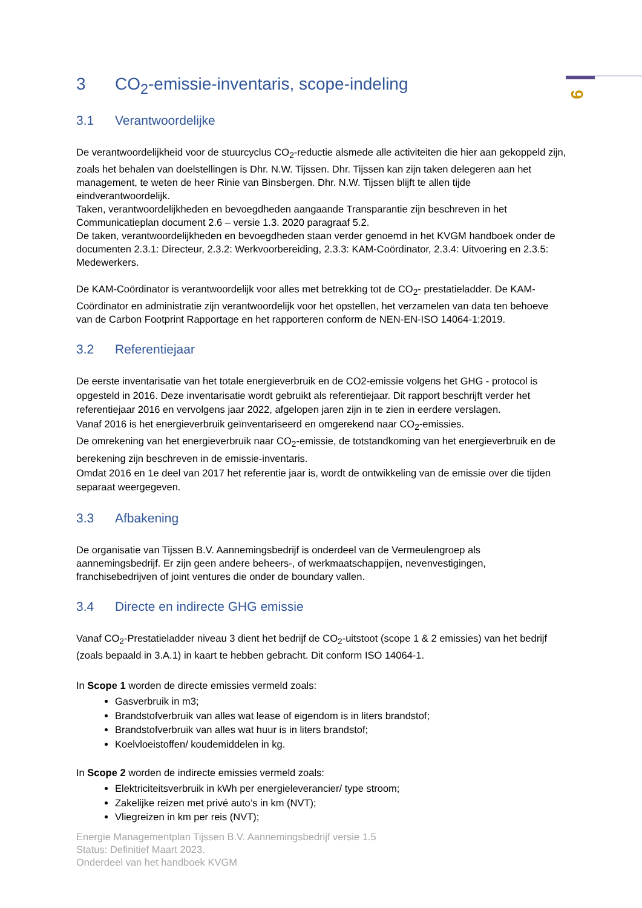9
3 CO<sub>2</sub>-emissie-inventaris, scope-indeling
3.1 Verantwoordelijke
De verantwoordelijkheid voor de stuurcyclus CO<sub>2</sub>-reductie alsmede alle activiteiten die hier aan gekoppeld zijn, zoals het behalen van doelstellingen is Dhr. N.W. Tijssen. Dhr. Tijssen kan zijn taken delegeren aan het management, te weten de heer Rinie van Binsbergen. Dhr. N.W. Tijssen blijft te allen tijde eindverantwoordelijk.
Taken, verantwoordelijkheden en bevoegdheden aangaande Transparantie zijn beschreven in het Communicatieplan document 2.6 – versie 1.3. 2020 paragraaf 5.2.
De taken, verantwoordelijkheden en bevoegdheden staan verder genoemd in het KVGM handboek onder de documenten 2.3.1: Directeur, 2.3.2: Werkvoorbereiding, 2.3.3: KAM-Coördinator, 2.3.4: Uitvoering en 2.3.5: Medewerkers.
De KAM-Coördinator is verantwoordelijk voor alles met betrekking tot de CO<sub>2</sub>- prestatieladder. De KAM-Coördinator en administratie zijn verantwoordelijk voor het opstellen, het verzamelen van data ten behoeve van de Carbon Footprint Rapportage en het rapporteren conform de NEN-EN-ISO 14064-1:2019.
3.2 Referentiejaar
De eerste inventarisatie van het totale energieverbruik en de CO2-emissie volgens het GHG - protocol is opgesteld in 2016. Deze inventarisatie wordt gebruikt als referentiejaar. Dit rapport beschrijft verder het referentiejaar 2016 en vervolgens jaar 2022, afgelopen jaren zijn in te zien in eerdere verslagen.
Vanaf 2016 is het energieverbruik geïnventariseerd en omgerekend naar CO<sub>2</sub>-emissies.
De omrekening van het energieverbruik naar CO<sub>2</sub>-emissie, de totstandkoming van het energieverbruik en de berekening zijn beschreven in de emissie-inventaris.
Omdat 2016 en 1e deel van 2017 het referentie jaar is, wordt de ontwikkeling van de emissie over die tijden separaat weergegeven.
3.3 Afbakening
De organisatie van Tijssen B.V. Aannemingsbedrijf is onderdeel van de Vermeulengroep als aannemingsbedrijf. Er zijn geen andere beheers-, of werkmaatschappijen, nevenvestigingen, franchisebedrijven of joint ventures die onder de boundary vallen.
3.4 Directe en indirecte GHG emissie
Vanaf CO<sub>2</sub>-Prestatieladder niveau 3 dient het bedrijf de CO<sub>2</sub>-uitstoot (scope 1 & 2 emissies) van het bedrijf (zoals bepaald in 3.A.1) in kaart te hebben gebracht. Dit conform ISO 14064-1.
In Scope 1 worden de directe emissies vermeld zoals:
Gasverbruik in m3;
Brandstofverbruik van alles wat lease of eigendom is in liters brandstof;
Brandstofverbruik van alles wat huur is in liters brandstof;
Koelvloeistoffen/ koudemiddelen in kg.
In Scope 2 worden de indirecte emissies vermeld zoals:
Elektriciteitsverbruik in kWh per energieleverancier/ type stroom;
Zakelijke reizen met privé auto’s in km (NVT);
Vliegreizen in km per reis (NVT);
Energie Managementplan Tijssen B.V. Aannemingsbedrijf versie 1.5
Status: Definitief Maart 2023.
Onderdeel van het handboek KVGM